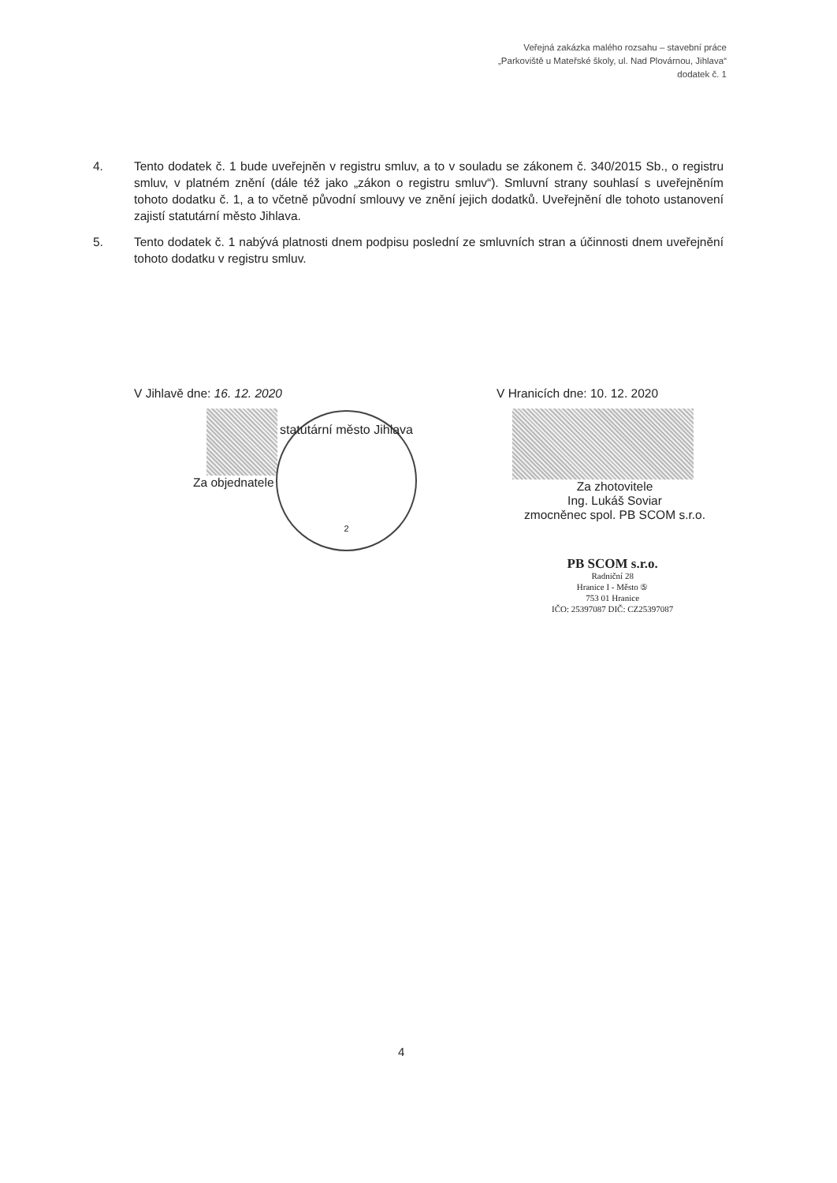Veřejná zakázka malého rozsahu – stavební práce
„Parkoviště u Mateřské školy, ul. Nad Plovárnou, Jihlava“
dodatek č. 1
4. Tento dodatek č. 1 bude uveřejněn v registru smluv, a to v souladu se zákonem č. 340/2015 Sb., o registru smluv, v platném znění (dále též jako „zákon o registru smluv“). Smluvní strany souhlasí s uveřejněním tohoto dodatku č. 1, a to včetně původní smlouvy ve znění jejich dodatků. Uveřejnění dle tohoto ustanovení zajistí statutární město Jihlava.
5. Tento dodatek č. 1 nabývá platnosti dnem podpisu poslední ze smluvních stran a účinnosti dnem uveřejnění tohoto dodatku v registru smluv.
V Jihlavě dne: 16. 12. 2020
Za objednatele
V Hranicích dne: 10. 12. 2020
Za zhotovitele
Ing. Lukáš Soviar
zmocněnec spol. PB SCOM s.r.o.
statutární město Jihlava
2
PB SCOM s.r.o.
Radniční 28
Hranice I - Město ⑤
753 01 Hranice
IČO: 25397087 DIČ: CZ25397087
4